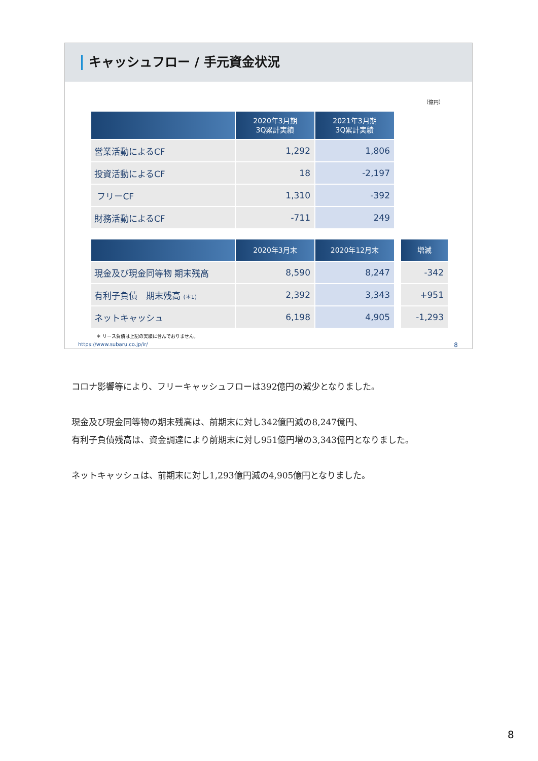キャッシュフロー / 手元資金状況
（億円）
| | 2020年3月期 3Q累計実績 | 2021年3月期 3Q累計実績 |
| --- | --- | --- |
| 営業活動によるCF | 1,292 | 1,806 |
| 投資活動によるCF | 18 | -2,197 |
| フリーCF | 1,310 | -392 |
| 財務活動によるCF | -711 | 249 |
| | 2020年3月末 | 2020年12月末 | | 増減 |
| 現金及び現金同等物 期末残高 | 8,590 | 8,247 | | -342 |
| 有利子負債 期末残高 (＊1) | 2,392 | 3,343 | | +951 |
| ネットキャッシュ | 6,198 | 4,905 | | -1,293 |
＊ リース負債は上記の実績に含んでおりません。
https://www.subaru.co.jp/ir/ 8
コロナ影響等により、フリーキャッシュフローは392億円の減少となりました。
現金及び現金同等物の期末残高は、前期末に対し342億円減の8,247億円、
有利子負債残高は、資金調達により前期末に対し951億円増の3,343億円となりました。
ネットキャッシュは、前期末に対し1,293億円減の4,905億円となりました。
8